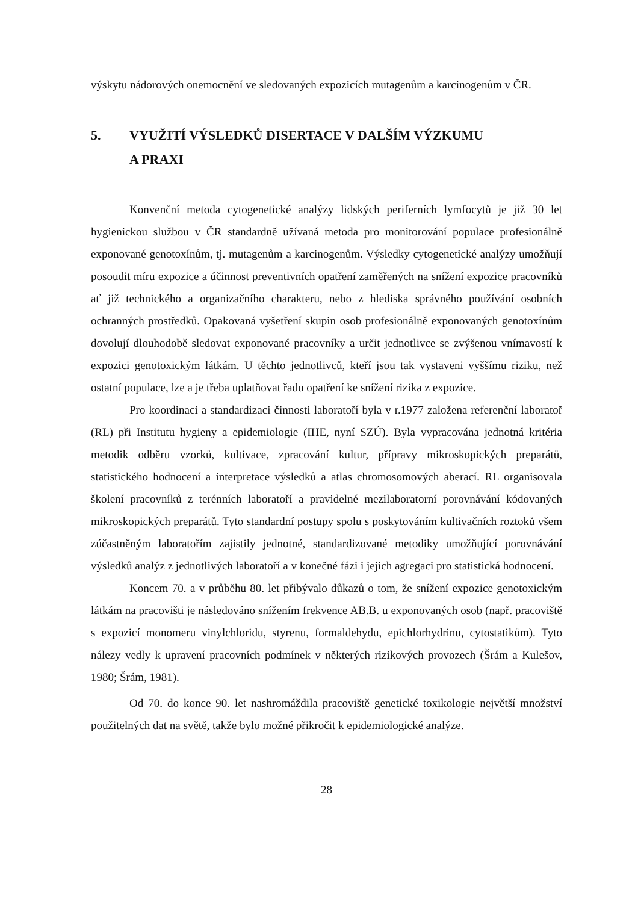výskytu nádorových onemocnění ve sledovaných expozicích mutagenům a karcinogenům v ČR.
5. VYUŽITÍ VÝSLEDKŮ DISERTACE V DALŠÍM VÝZKUMU
A PRAXI
Konvenční metoda cytogenetické analýzy lidských periferních lymfocytů je již 30 let hygienickou službou v ČR standardně užívaná metoda pro monitorování populace profesionálně exponované genotoxínům, tj. mutagenům a karcinogenům. Výsledky cytogenetické analýzy umožňují posoudit míru expozice a účinnost preventivních opatření zaměřených na snížení expozice pracovníků ať již technického a organizačního charakteru, nebo z hlediska správného používání osobních ochranných prostředků. Opakovaná vyšetření skupin osob profesionálně exponovaných genotoxínům dovolují dlouhodobě sledovat exponované pracovníky a určit jednotlivce se zvýšenou vnímavostí k expozici genotoxickým látkám. U těchto jednotlivců, kteří jsou tak vystaveni vyššímu riziku, než ostatní populace, lze a je třeba uplatňovat řadu opatření ke snížení rizika z expozice.
Pro koordinaci a standardizaci činnosti laboratoří byla v r.1977 založena referenční laboratoř (RL) při Institutu hygieny a epidemiologie (IHE, nyní SZÚ). Byla vypracována jednotná kritéria metodik odběru vzorků, kultivace, zpracování kultur, přípravy mikroskopických preparátů, statistického hodnocení a interpretace výsledků a atlas chromosomových aberací. RL organisovala školení pracovníků z terénních laboratoří a pravidelné mezilaboratorní porovnávání kódovaných mikroskopických preparátů. Tyto standardní postupy spolu s poskytováním kultivačních roztoků všem zúčastněným laboratořím zajistily jednotné, standardizované metodiky umožňující porovnávání výsledků analýz z jednotlivých laboratoří a v konečné fázi i jejich agregaci pro statistická hodnocení.
Koncem 70. a v průběhu 80. let přibývalo důkazů o tom, že snížení expozice genotoxickým látkám na pracovišti je následováno snížením frekvence AB.B. u exponovaných osob (např. pracoviště s expozicí monomeru vinylchloridu, styrenu, formaldehydu, epichlorhydrinu, cytostatikům). Tyto nálezy vedly k upravení pracovních podmínek v některých rizikových provozech (Šrám a Kulešov, 1980; Šrám, 1981).
Od 70. do konce 90. let nashromáždila pracoviště genetické toxikologie největší množství použitelných dat na světě, takže bylo možné přikročit k epidemiologické analýze.
28